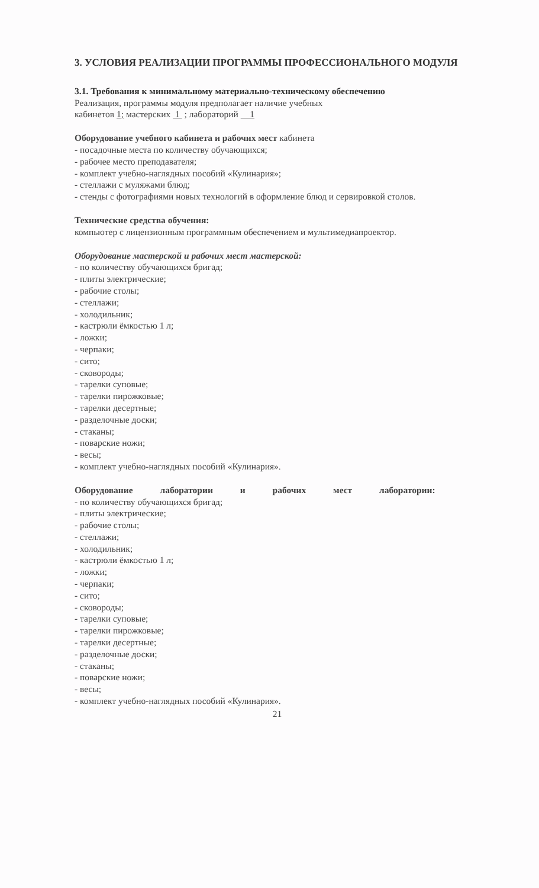3. УСЛОВИЯ РЕАЛИЗАЦИИ ПРОГРАММЫ ПРОФЕССИОНАЛЬНОГО МОДУЛЯ
3.1. Требования к минимальному материально-техническому обеспечению
Реализация, программы модуля предполагает наличие учебных
кабинетов 1; мастерских 1 ; лабораторий 1
Оборудование учебного кабинета и рабочих мест кабинета
- посадочные места по количеству обучающихся;
- рабочее место преподавателя;
- комплект учебно-наглядных пособий «Кулинария»;
- стеллажи с муляжами блюд;
- стенды с фотографиями новых технологий в оформление блюд и сервировкой столов.
Технические средства обучения:
компьютер с лицензионным программным обеспечением и мультимедиапроектор.
Оборудование мастерской и рабочих мест мастерской:
- по количеству обучающихся бригад;
- плиты электрические;
- рабочие столы;
- стеллажи;
- холодильник;
- кастрюли ёмкостью 1 л;
- ложки;
- черпаки;
- сито;
- сковороды;
- тарелки суповые;
- тарелки пирожковые;
- тарелки десертные;
- разделочные доски;
- стаканы;
- поварские ножи;
- весы;
- комплект учебно-наглядных пособий «Кулинария».
Оборудование лаборатории и рабочих мест лаборатории:
- по количеству обучающихся бригад;
- плиты электрические;
- рабочие столы;
- стеллажи;
- холодильник;
- кастрюли ёмкостью 1 л;
- ложки;
- черпаки;
- сито;
- сковороды;
- тарелки суповые;
- тарелки пирожковые;
- тарелки десертные;
- разделочные доски;
- стаканы;
- поварские ножи;
- весы;
- комплект учебно-наглядных пособий «Кулинария».
21